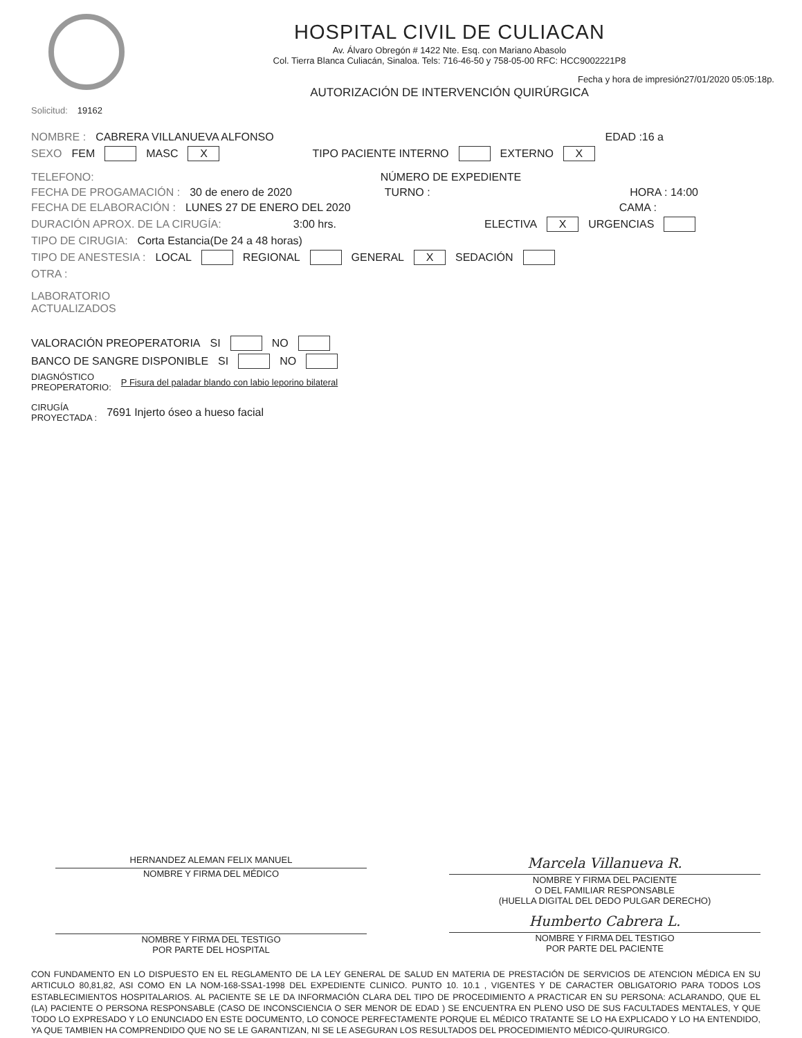HOSPITAL CIVIL DE CULIACAN
Av. Álvaro Obregón # 1422 Nte. Esq. con Mariano Abasolo
Col. Tierra Blanca Culiacán, Sinaloa. Tels: 716-46-50 y 758-05-00 RFC: HCC9002221P8
Fecha y hora de impresión27/01/2020 05:05:18p.
AUTORIZACIÓN DE INTERVENCIÓN QUIRÚRGICA
Solicitud: 19162
NOMBRE : CABRERA VILLANUEVA ALFONSO EDAD :16 a
SEXO FEM MASC X TIPO PACIENTE INTERNO EXTERNO X
TELEFONO: NÚMERO DE EXPEDIENTE
FECHA DE PROGAMACIÓN : 30 de enero de 2020 TURNO : HORA : 14:00
FECHA DE ELABORACIÓN : LUNES 27 DE ENERO DEL 2020 CAMA :
DURACIÓN APROX. DE LA CIRUGÍA: 3:00 hrs. ELECTIVA X URGENCIAS
TIPO DE CIRUGIA: Corta Estancia(De 24 a 48 horas)
TIPO DE ANESTESIA : LOCAL REGIONAL GENERAL X SEDACIÓN
OTRA :
LABORATORIO
ACTUALIZADOS
VALORACIÓN PREOPERATORIA SI NO
BANCO DE SANGRE DISPONIBLE SI NO
DIAGNÓSTICO
PREOPERATORIO: P Fisura del paladar blando con labio leporino bilateral
CIRUGÍA
PROYECTADA : 7691 Injerto óseo a hueso facial
HERNANDEZ ALEMAN FELIX MANUEL
NOMBRE Y FIRMA DEL MÉDICO
Marcela Villanueva R.
NOMBRE Y FIRMA DEL PACIENTE
O DEL FAMILIAR RESPONSABLE
(HUELLA DIGITAL DEL DEDO PULGAR DERECHO)
NOMBRE Y FIRMA DEL TESTIGO
POR PARTE DEL HOSPITAL
Humberto Cabrera L.
NOMBRE Y FIRMA DEL TESTIGO
POR PARTE DEL PACIENTE
CON FUNDAMENTO EN LO DISPUESTO EN EL REGLAMENTO DE LA LEY GENERAL DE SALUD EN MATERIA DE PRESTACIÓN DE SERVICIOS DE ATENCION MÉDICA EN SU ARTICULO 80,81,82, ASI COMO EN LA NOM-168-SSA1-1998 DEL EXPEDIENTE CLINICO. PUNTO 10. 10.1 , VIGENTES Y DE CARACTER OBLIGATORIO PARA TODOS LOS ESTABLECIMIENTOS HOSPITALARIOS. AL PACIENTE SE LE DA INFORMACIÓN CLARA DEL TIPO DE PROCEDIMIENTO A PRACTICAR EN SU PERSONA: ACLARANDO, QUE EL (LA) PACIENTE O PERSONA RESPONSABLE (CASO DE INCONSCIENCIA O SER MENOR DE EDAD ) SE ENCUENTRA EN PLENO USO DE SUS FACULTADES MENTALES, Y QUE TODO LO EXPRESADO Y LO ENUNCIADO EN ESTE DOCUMENTO, LO CONOCE PERFECTAMENTE PORQUE EL MÉDICO TRATANTE SE LO HA EXPLICADO Y LO HA ENTENDIDO, YA QUE TAMBIEN HA COMPRENDIDO QUE NO SE LE GARANTIZAN, NI SE LE ASEGURAN LOS RESULTADOS DEL PROCEDIMIENTO MÉDICO-QUIRURGICO.